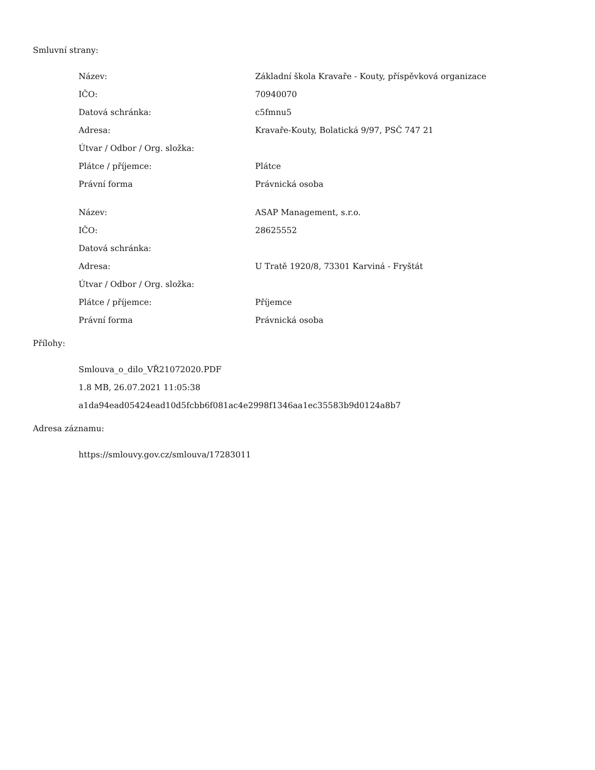Smluvní strany:
| Název: | Základní škola Kravaře - Kouty, příspěvková organizace |
| IČO: | 70940070 |
| Datová schránka: | c5fmnu5 |
| Adresa: | Kravaře-Kouty, Bolatická 9/97, PSČ 747 21 |
| Útvar / Odbor / Org. složka: | |
| Plátce / příjemce: | Plátce |
| Právní forma | Právnická osoba |
| Název: | ASAP Management, s.r.o. |
| IČO: | 28625552 |
| Datová schránka: | |
| Adresa: | U Tratě 1920/8, 73301 Karviná - Fryštát |
| Útvar / Odbor / Org. složka: | |
| Plátce / příjemce: | Příjemce |
| Právní forma | Právnická osoba |
Přílohy:
Smlouva_o_dilo_VŘ21072020.PDF
1.8 MB, 26.07.2021 11:05:38
a1da94ead05424ead10d5fcbb6f081ac4e2998f1346aa1ec35583b9d0124a8b7
Adresa záznamu:
https://smlouvy.gov.cz/smlouva/17283011